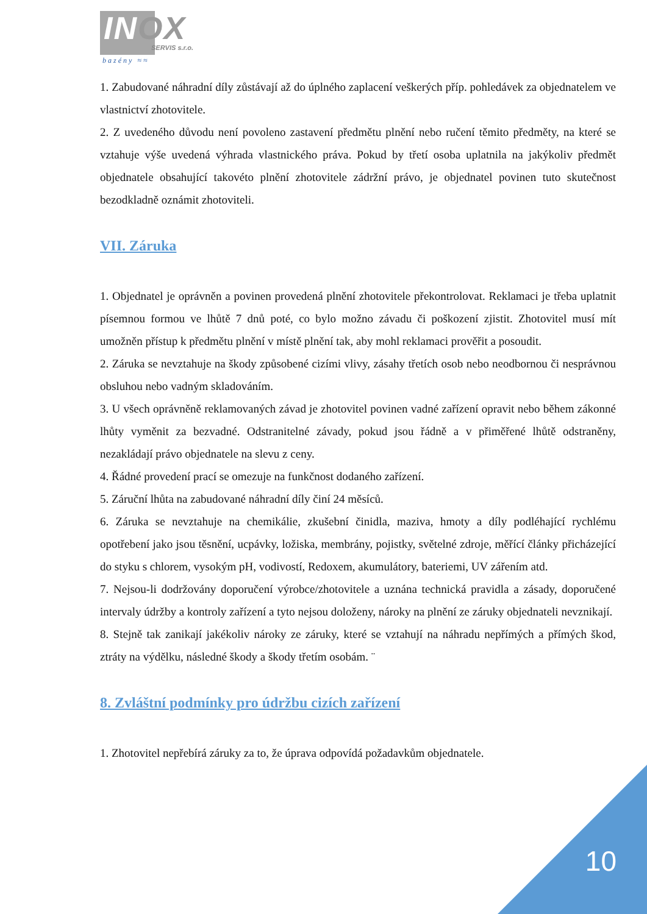INOX
SERVIS s.r.o.
bazény ≈≈
1. Zabudované náhradní díly zůstávají až do úplného zaplacení veškerých příp. pohledávek za objednatelem ve vlastnictví zhotovitele.
2. Z uvedeného důvodu není povoleno zastavení předmětu plnění nebo ručení těmito předměty, na které se vztahuje výše uvedená výhrada vlastnického práva. Pokud by třetí osoba uplatnila na jakýkoliv předmět objednatele obsahující takovéto plnění zhotovitele zádržní právo, je objednatel povinen tuto skutečnost bezodkladně oznámit zhotoviteli.
VII. Záruka
1. Objednatel je oprávněn a povinen provedená plnění zhotovitele překontrolovat. Reklamaci je třeba uplatnit písemnou formou ve lhůtě 7 dnů poté, co bylo možno závadu či poškození zjistit. Zhotovitel musí mít umožněn přístup k předmětu plnění v místě plnění tak, aby mohl reklamaci prověřit a posoudit.
2. Záruka se nevztahuje na škody způsobené cizími vlivy, zásahy třetích osob nebo neodbornou či nesprávnou obsluhou nebo vadným skladováním.
3. U všech oprávněně reklamovaných závad je zhotovitel povinen vadné zařízení opravit nebo během zákonné lhůty vyměnit za bezvadné. Odstranitelné závady, pokud jsou řádně a v přiměřené lhůtě odstraněny, nezakládají právo objednatele na slevu z ceny.
4. Řádné provedení prací se omezuje na funkčnost dodaného zařízení.
5. Záruční lhůta na zabudované náhradní díly činí 24 měsíců.
6. Záruka se nevztahuje na chemikálie, zkušební činidla, maziva, hmoty a díly podléhající rychlému opotřebení jako jsou těsnění, ucpávky, ložiska, membrány, pojistky, světelné zdroje, měřící články přicházející do styku s chlorem, vysokým pH, vodivostí, Redoxem, akumulátory, bateriemi, UV zářením atd.
7. Nejsou-li dodržovány doporučení výrobce/zhotovitele a uznána technická pravidla a zásady, doporučené intervaly údržby a kontroly zařízení a tyto nejsou doloženy, nároky na plnění ze záruky objednateli nevznikají.
8. Stejně tak zanikají jakékoliv nároky ze záruky, které se vztahují na náhradu nepřímých a přímých škod, ztráty na výdělku, následné škody a škody třetím osobám. ¨
8. Zvláštní podmínky pro údržbu cizích zařízení
1. Zhotovitel nepřebírá záruky za to, že úprava odpovídá požadavkům objednatele.
10